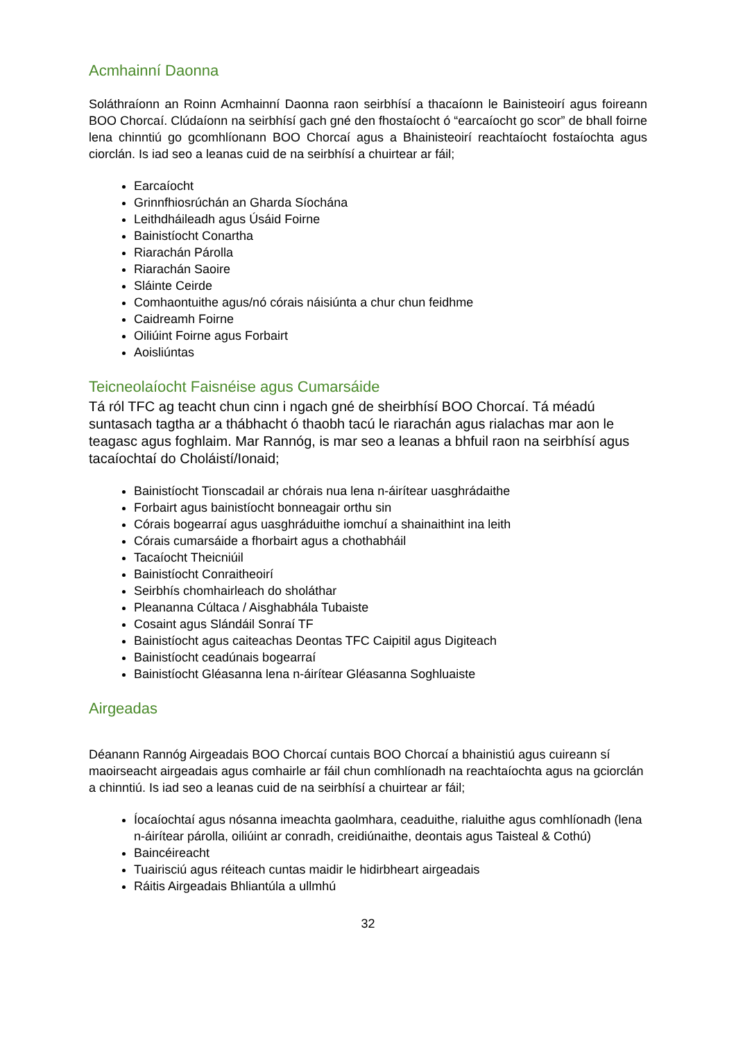Acmhainní Daonna
Soláthraíonn an Roinn Acmhainní Daonna raon seirbhísí a thacaíonn le Bainisteoirí agus foireann BOO Chorcaí. Clúdaíonn na seirbhísí gach gné den fhostaíocht ó “earcaíocht go scor” de bhall foirne lena chinntiú go gcomhlíonann BOO Chorcaí agus a Bhainisteoirí reachtaíocht fostaíochta agus ciorclán. Is iad seo a leanas cuid de na seirbhísí a chuirtear ar fáil;
Earcaíocht
Grinnfhiosrúchán an Gharda Síochána
Leithdháileadh agus Úsáid Foirne
Bainistíocht Conartha
Riarachán Párolla
Riarachán Saoire
Sláinte Ceirde
Comhaontuithe agus/nó córais náisiúnta a chur chun feidhme
Caidreamh Foirne
Oiliúint Foirne agus Forbairt
Aoisliúntas
Teicneolaíocht Faisnéise agus Cumarsáide
Tá ról TFC ag teacht chun cinn i ngach gné de sheirbhísí BOO Chorcaí. Tá méadú suntasach tagtha ar a thábhacht ó thaobh tacú le riarachán agus rialachas mar aon le teagasc agus foghlaim. Mar Rannóg, is mar seo a leanas a bhfuil raon na seirbhísí agus tacaíochtaí do Choláistí/Ionaid;
Bainistíocht Tionscadail ar chórais nua lena n-áirítear uasghrádaithe
Forbairt agus bainistíocht bonneagair orthu sin
Córais bogearraí agus uasghráduithe iomchuí a shainaithint ina leith
Córais cumarsáide a fhorbairt agus a chothabháil
Tacaíocht Theicniúil
Bainistíocht Conraitheoirí
Seirbhís chomhairleach do sholáthar
Pleananna Cúltaca / Aisghabhála Tubaiste
Cosaint agus Slándáil Sonraí TF
Bainistíocht agus caiteachas Deontas TFC Caipitil agus Digiteach
Bainistíocht ceadúnais bogearraí
Bainistíocht Gléasanna lena n-áirítear Gléasanna Soghluaiste
Airgeadas
Déanann Rannóg Airgeadais BOO Chorcaí cuntais BOO Chorcaí a bhainistiú agus cuireann sí maoirseacht airgeadais agus comhairle ar fáil chun comhlíonadh na reachtaíochta agus na gciorclán a chinntiú. Is iad seo a leanas cuid de na seirbhísí a chuirtear ar fáil;
Íocaíochtaí agus nósanna imeachta gaolmhara, ceaduithe, rialuithe agus comhlíonadh (lena n-áirítear párolla, oiliúint ar conradh, creidiúnaithe, deontais agus Taisteal & Cothú)
Baincéireacht
Tuairisciú agus réiteach cuntas maidir le hidirbheart airgeadais
Ráitis Airgeadais Bhliantúla a ullmhú
32